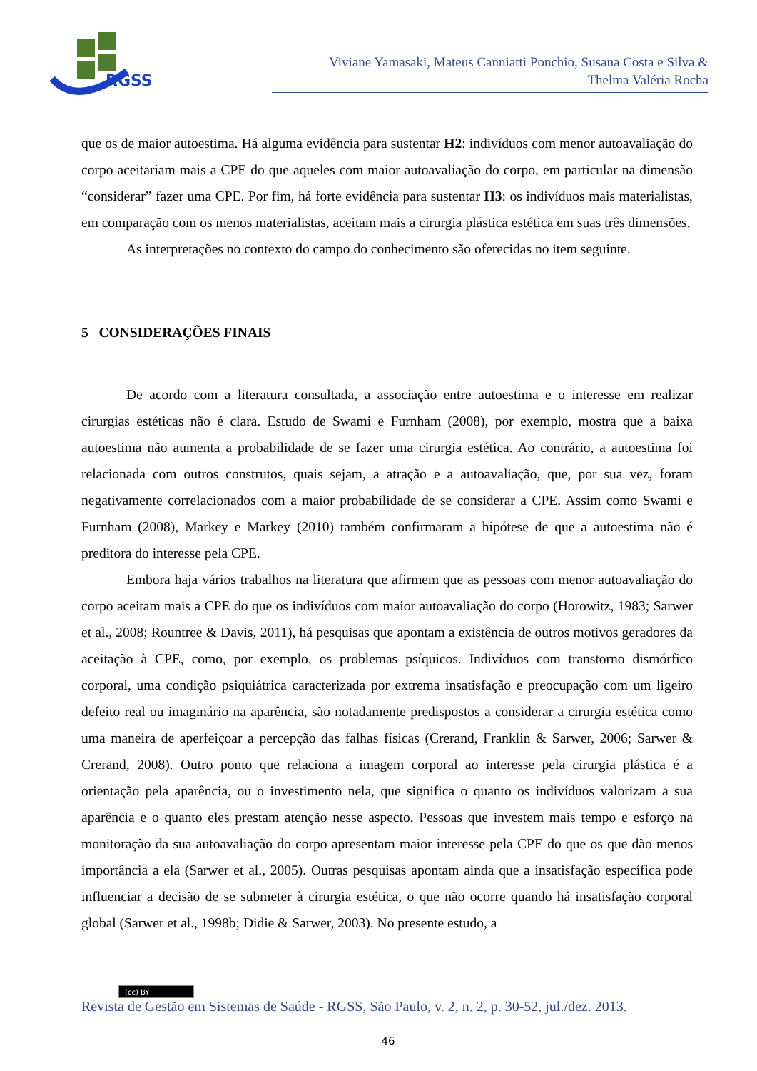RGSS
Viviane Yamasaki, Mateus Canniatti Ponchio, Susana Costa e Silva &
Thelma Valéria Rocha
que os de maior autoestima. Há alguma evidência para sustentar H2: indivíduos com menor autoavaliação do corpo aceitariam mais a CPE do que aqueles com maior autoavaliação do corpo, em particular na dimensão “considerar” fazer uma CPE. Por fim, há forte evidência para sustentar H3: os indivíduos mais materialistas, em comparação com os menos materialistas, aceitam mais a cirurgia plástica estética em suas três dimensões.
As interpretações no contexto do campo do conhecimento são oferecidas no item seguinte.
5 CONSIDERAÇÕES FINAIS
De acordo com a literatura consultada, a associação entre autoestima e o interesse em realizar cirurgias estéticas não é clara. Estudo de Swami e Furnham (2008), por exemplo, mostra que a baixa autoestima não aumenta a probabilidade de se fazer uma cirurgia estética. Ao contrário, a autoestima foi relacionada com outros construtos, quais sejam, a atração e a autoavaliação, que, por sua vez, foram negativamente correlacionados com a maior probabilidade de se considerar a CPE. Assim como Swami e Furnham (2008), Markey e Markey (2010) também confirmaram a hipótese de que a autoestima não é preditora do interesse pela CPE.
Embora haja vários trabalhos na literatura que afirmem que as pessoas com menor autoavaliação do corpo aceitam mais a CPE do que os indivíduos com maior autoavaliação do corpo (Horowitz, 1983; Sarwer et al., 2008; Rountree & Davis, 2011), há pesquisas que apontam a existência de outros motivos geradores da aceitação à CPE, como, por exemplo, os problemas psíquicos. Indivíduos com transtorno dismórfico corporal, uma condição psiquiátrica caracterizada por extrema insatisfação e preocupação com um ligeiro defeito real ou imaginário na aparência, são notadamente predispostos a considerar a cirurgia estética como uma maneira de aperfeiçoar a percepção das falhas físicas (Crerand, Franklin & Sarwer, 2006; Sarwer & Crerand, 2008). Outro ponto que relaciona a imagem corporal ao interesse pela cirurgia plástica é a orientação pela aparência, ou o investimento nela, que significa o quanto os indivíduos valorizam a sua aparência e o quanto eles prestam atenção nesse aspecto. Pessoas que investem mais tempo e esforço na monitoração da sua autoavaliação do corpo apresentam maior interesse pela CPE do que os que dão menos importância a ela (Sarwer et al., 2005). Outras pesquisas apontam ainda que a insatisfação específica pode influenciar a decisão de se submeter à cirurgia estética, o que não ocorre quando há insatisfação corporal global (Sarwer et al., 1998b; Didie & Sarwer, 2003). No presente estudo, a
(cc) BY
Revista de Gestão em Sistemas de Saúde - RGSS, São Paulo, v. 2, n. 2, p. 30-52, jul./dez. 2013.
46